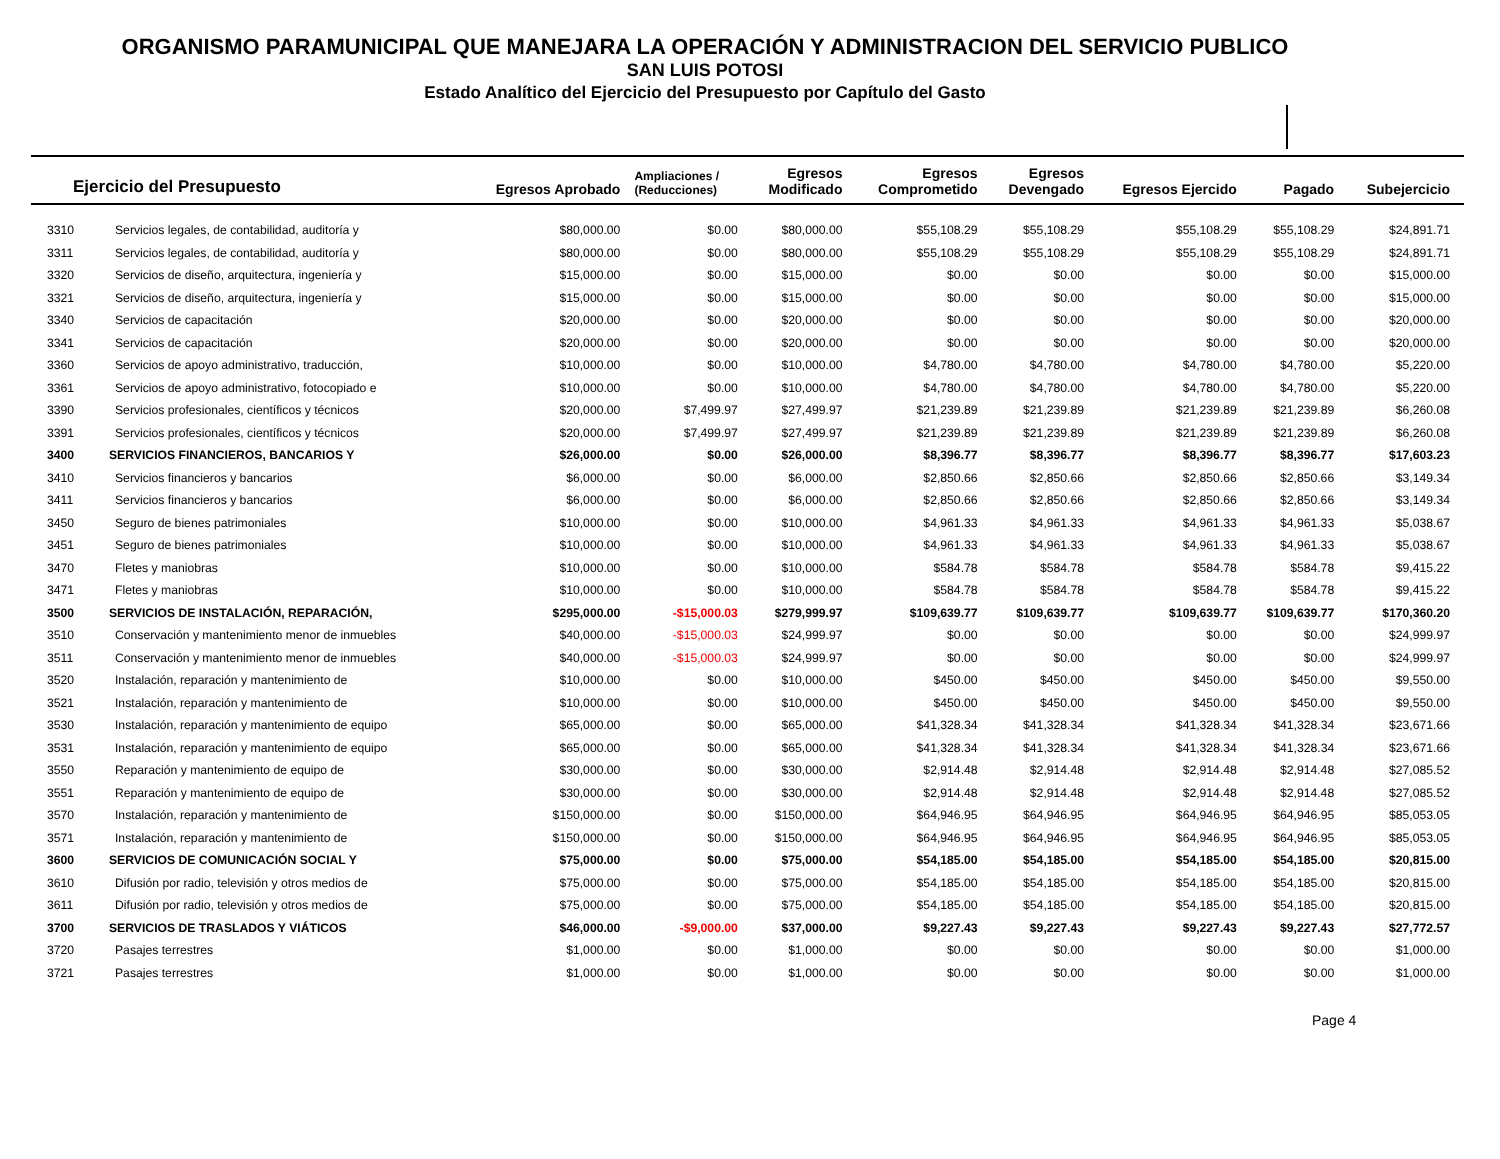ORGANISMO PARAMUNICIPAL QUE MANEJARA LA OPERACIÓN Y ADMINISTRACION DEL SERVICIO PUBLICO
SAN LUIS POTOSI
Estado Analítico del Ejercicio del Presupuesto por Capítulo del Gasto
| Ejercicio del Presupuesto | | Egresos Aprobado | Ampliaciones / (Reducciones) | Egresos Modificado | Egresos Comprometido | Egresos Devengado | Egresos Ejercido | Pagado | Subejercicio |
| --- | --- | --- | --- | --- | --- | --- | --- | --- | --- |
| 3310 | Servicios legales, de contabilidad, auditoría y | $80,000.00 | $0.00 | $80,000.00 | $55,108.29 | $55,108.29 | $55,108.29 | $55,108.29 | $24,891.71 |
| 3311 | Servicios legales, de contabilidad, auditoría y | $80,000.00 | $0.00 | $80,000.00 | $55,108.29 | $55,108.29 | $55,108.29 | $55,108.29 | $24,891.71 |
| 3320 | Servicios de diseño, arquitectura, ingeniería y | $15,000.00 | $0.00 | $15,000.00 | $0.00 | $0.00 | $0.00 | $0.00 | $15,000.00 |
| 3321 | Servicios de diseño, arquitectura, ingeniería y | $15,000.00 | $0.00 | $15,000.00 | $0.00 | $0.00 | $0.00 | $0.00 | $15,000.00 |
| 3340 | Servicios de capacitación | $20,000.00 | $0.00 | $20,000.00 | $0.00 | $0.00 | $0.00 | $0.00 | $20,000.00 |
| 3341 | Servicios de capacitación | $20,000.00 | $0.00 | $20,000.00 | $0.00 | $0.00 | $0.00 | $0.00 | $20,000.00 |
| 3360 | Servicios de apoyo administrativo, traducción, | $10,000.00 | $0.00 | $10,000.00 | $4,780.00 | $4,780.00 | $4,780.00 | $4,780.00 | $5,220.00 |
| 3361 | Servicios de apoyo administrativo, fotocopiado e | $10,000.00 | $0.00 | $10,000.00 | $4,780.00 | $4,780.00 | $4,780.00 | $4,780.00 | $5,220.00 |
| 3390 | Servicios profesionales, científicos y técnicos | $20,000.00 | $7,499.97 | $27,499.97 | $21,239.89 | $21,239.89 | $21,239.89 | $21,239.89 | $6,260.08 |
| 3391 | Servicios profesionales, científicos y técnicos | $20,000.00 | $7,499.97 | $27,499.97 | $21,239.89 | $21,239.89 | $21,239.89 | $21,239.89 | $6,260.08 |
| 3400 | SERVICIOS FINANCIEROS, BANCARIOS Y | $26,000.00 | $0.00 | $26,000.00 | $8,396.77 | $8,396.77 | $8,396.77 | $8,396.77 | $17,603.23 |
| 3410 | Servicios financieros y bancarios | $6,000.00 | $0.00 | $6,000.00 | $2,850.66 | $2,850.66 | $2,850.66 | $2,850.66 | $3,149.34 |
| 3411 | Servicios financieros y bancarios | $6,000.00 | $0.00 | $6,000.00 | $2,850.66 | $2,850.66 | $2,850.66 | $2,850.66 | $3,149.34 |
| 3450 | Seguro de bienes patrimoniales | $10,000.00 | $0.00 | $10,000.00 | $4,961.33 | $4,961.33 | $4,961.33 | $4,961.33 | $5,038.67 |
| 3451 | Seguro de bienes patrimoniales | $10,000.00 | $0.00 | $10,000.00 | $4,961.33 | $4,961.33 | $4,961.33 | $4,961.33 | $5,038.67 |
| 3470 | Fletes y maniobras | $10,000.00 | $0.00 | $10,000.00 | $584.78 | $584.78 | $584.78 | $584.78 | $9,415.22 |
| 3471 | Fletes y maniobras | $10,000.00 | $0.00 | $10,000.00 | $584.78 | $584.78 | $584.78 | $584.78 | $9,415.22 |
| 3500 | SERVICIOS DE INSTALACIÓN, REPARACIÓN, | $295,000.00 | -$15,000.03 | $279,999.97 | $109,639.77 | $109,639.77 | $109,639.77 | $109,639.77 | $170,360.20 |
| 3510 | Conservación y mantenimiento menor de inmuebles | $40,000.00 | -$15,000.03 | $24,999.97 | $0.00 | $0.00 | $0.00 | $0.00 | $24,999.97 |
| 3511 | Conservación y mantenimiento menor de inmuebles | $40,000.00 | -$15,000.03 | $24,999.97 | $0.00 | $0.00 | $0.00 | $0.00 | $24,999.97 |
| 3520 | Instalación, reparación y mantenimiento de | $10,000.00 | $0.00 | $10,000.00 | $450.00 | $450.00 | $450.00 | $450.00 | $9,550.00 |
| 3521 | Instalación, reparación y mantenimiento de | $10,000.00 | $0.00 | $10,000.00 | $450.00 | $450.00 | $450.00 | $450.00 | $9,550.00 |
| 3530 | Instalación, reparación y mantenimiento de equipo | $65,000.00 | $0.00 | $65,000.00 | $41,328.34 | $41,328.34 | $41,328.34 | $41,328.34 | $23,671.66 |
| 3531 | Instalación, reparación y mantenimiento de equipo | $65,000.00 | $0.00 | $65,000.00 | $41,328.34 | $41,328.34 | $41,328.34 | $41,328.34 | $23,671.66 |
| 3550 | Reparación y mantenimiento de equipo de | $30,000.00 | $0.00 | $30,000.00 | $2,914.48 | $2,914.48 | $2,914.48 | $2,914.48 | $27,085.52 |
| 3551 | Reparación y mantenimiento de equipo de | $30,000.00 | $0.00 | $30,000.00 | $2,914.48 | $2,914.48 | $2,914.48 | $2,914.48 | $27,085.52 |
| 3570 | Instalación, reparación y mantenimiento de | $150,000.00 | $0.00 | $150,000.00 | $64,946.95 | $64,946.95 | $64,946.95 | $64,946.95 | $85,053.05 |
| 3571 | Instalación, reparación y mantenimiento de | $150,000.00 | $0.00 | $150,000.00 | $64,946.95 | $64,946.95 | $64,946.95 | $64,946.95 | $85,053.05 |
| 3600 | SERVICIOS DE COMUNICACIÓN SOCIAL Y | $75,000.00 | $0.00 | $75,000.00 | $54,185.00 | $54,185.00 | $54,185.00 | $54,185.00 | $20,815.00 |
| 3610 | Difusión por radio, televisión y otros medios de | $75,000.00 | $0.00 | $75,000.00 | $54,185.00 | $54,185.00 | $54,185.00 | $54,185.00 | $20,815.00 |
| 3611 | Difusión por radio, televisión y otros medios de | $75,000.00 | $0.00 | $75,000.00 | $54,185.00 | $54,185.00 | $54,185.00 | $54,185.00 | $20,815.00 |
| 3700 | SERVICIOS DE TRASLADOS Y VIÁTICOS | $46,000.00 | -$9,000.00 | $37,000.00 | $9,227.43 | $9,227.43 | $9,227.43 | $9,227.43 | $27,772.57 |
| 3720 | Pasajes terrestres | $1,000.00 | $0.00 | $1,000.00 | $0.00 | $0.00 | $0.00 | $0.00 | $1,000.00 |
| 3721 | Pasajes terrestres | $1,000.00 | $0.00 | $1,000.00 | $0.00 | $0.00 | $0.00 | $0.00 | $1,000.00 |
Page 4